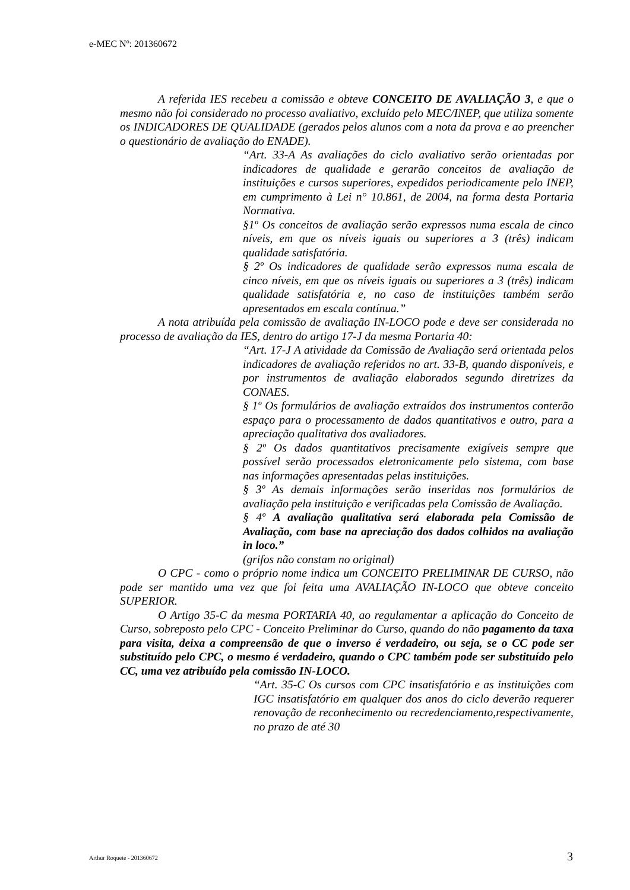e-MEC Nº: 201360672
A referida IES recebeu a comissão e obteve CONCEITO DE AVALIAÇÃO 3, e que o mesmo não foi considerado no processo avaliativo, excluído pelo MEC/INEP, que utiliza somente os INDICADORES DE QUALIDADE (gerados pelos alunos com a nota da prova e ao preencher o questionário de avaliação do ENADE).
“Art. 33-A As avaliações do ciclo avaliativo serão orientadas por indicadores de qualidade e gerarão conceitos de avaliação de instituições e cursos superiores, expedidos periodicamente pelo INEP, em cumprimento à Lei n° 10.861, de 2004, na forma desta Portaria Normativa.
§1º Os conceitos de avaliação serão expressos numa escala de cinco níveis, em que os níveis iguais ou superiores a 3 (três) indicam qualidade satisfatória.
§ 2º Os indicadores de qualidade serão expressos numa escala de cinco níveis, em que os níveis iguais ou superiores a 3 (três) indicam qualidade satisfatória e, no caso de instituições também serão apresentados em escala contínua.”
A nota atribuída pela comissão de avaliação IN-LOCO pode e deve ser considerada no processo de avaliação da IES, dentro do artigo 17-J da mesma Portaria 40:
“Art. 17-J A atividade da Comissão de Avaliação será orientada pelos indicadores de avaliação referidos no art. 33-B, quando disponíveis, e por instrumentos de avaliação elaborados segundo diretrizes da CONAES.
§ 1º Os formulários de avaliação extraídos dos instrumentos conterão espaço para o processamento de dados quantitativos e outro, para a apreciação qualitativa dos avaliadores.
§ 2º Os dados quantitativos precisamente exigíveis sempre que possível serão processados eletronicamente pelo sistema, com base nas informações apresentadas pelas instituições.
§ 3º As demais informações serão inseridas nos formulários de avaliação pela instituição e verificadas pela Comissão de Avaliação.
§ 4º A avaliação qualitativa será elaborada pela Comissão de Avaliação, com base na apreciação dos dados colhidos na avaliação in loco.”
(grifos não constam no original)
O CPC - como o próprio nome indica um CONCEITO PRELIMINAR DE CURSO, não pode ser mantido uma vez que foi feita uma AVALIAÇÃO IN-LOCO que obteve conceito SUPERIOR.
O Artigo 35-C da mesma PORTARIA 40, ao regulamentar a aplicação do Conceito de Curso, sobreposto pelo CPC - Conceito Preliminar do Curso, quando do não pagamento da taxa para visita, deixa a compreensão de que o inverso é verdadeiro, ou seja, se o CC pode ser substituído pelo CPC, o mesmo é verdadeiro, quando o CPC também pode ser substituído pelo CC, uma vez atribuído pela comissão IN-LOCO.
“Art. 35-C Os cursos com CPC insatisfatório e as instituições com IGC insatisfatório em qualquer dos anos do ciclo deverão requerer renovação de reconhecimento ou recredenciamento,respectivamente, no prazo de até 30
Arthur Roquete - 201360672 3